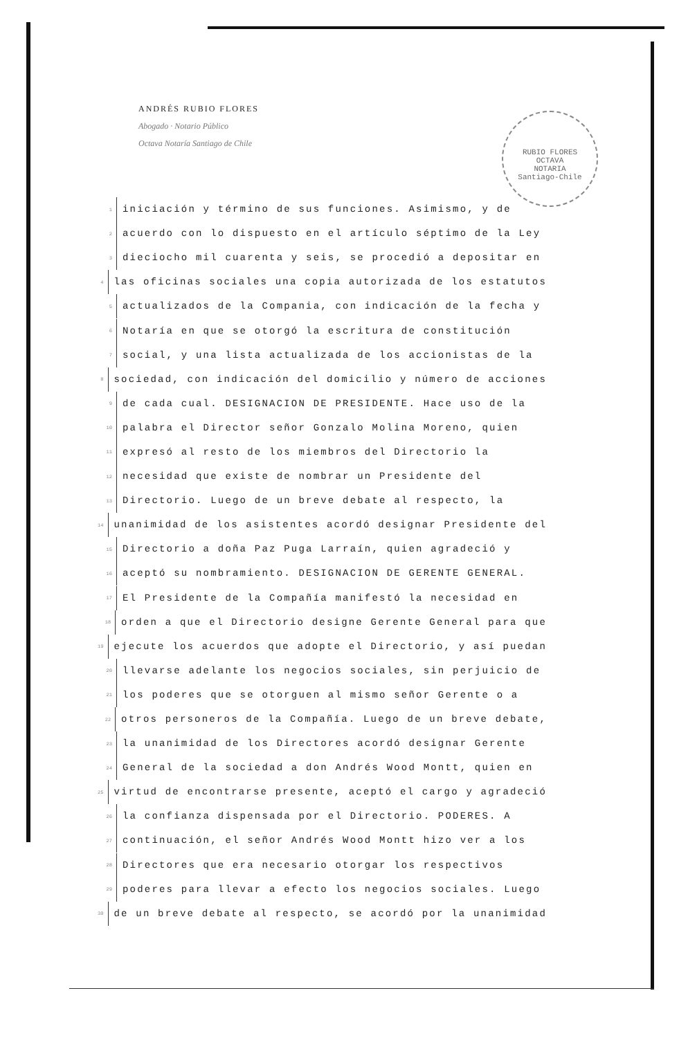ANDRÉS RUBIO FLORES
Abogado · Notario Público
Octava Notaría Santiago de Chile
RUBIO FLORES
OCTAVA
NOTARIA
Santiago-Chile
1 iniciación y término de sus funciones. Asimismo, y de
2 acuerdo con lo dispuesto en el artículo séptimo de la Ley
3 dieciocho mil cuarenta y seis, se procedió a depositar en
4 las oficinas sociales una copia autorizada de los estatutos
5 actualizados de la Compania, con indicación de la fecha y
6 Notaría en que se otorgó la escritura de constitución
7 social, y una lista actualizada de los accionistas de la
8 sociedad, con indicación del domicilio y número de acciones
9 de cada cual. DESIGNACION DE PRESIDENTE. Hace uso de la
10 palabra el Director señor Gonzalo Molina Moreno, quien
11 expresó al resto de los miembros del Directorio la
12 necesidad que existe de nombrar un Presidente del
13 Directorio. Luego de un breve debate al respecto, la
14 unanimidad de los asistentes acordó designar Presidente del
15 Directorio a doña Paz Puga Larraín, quien agradeció y
16 aceptó su nombramiento. DESIGNACION DE GERENTE GENERAL.
17 El Presidente de la Compañía manifestó la necesidad en
18 orden a que el Directorio designe Gerente General para que
19 ejecute los acuerdos que adopte el Directorio, y así puedan
20 llevarse adelante los negocios sociales, sin perjuicio de
21 los poderes que se otorguen al mismo señor Gerente o a
22 otros personeros de la Compañía. Luego de un breve debate,
23 la unanimidad de los Directores acordó designar Gerente
24 General de la sociedad a don Andrés Wood Montt, quien en
25 virtud de encontrarse presente, aceptó el cargo y agradeció
26 la confianza dispensada por el Directorio. PODERES. A
27 continuación, el señor Andrés Wood Montt hizo ver a los
28 Directores que era necesario otorgar los respectivos
29 poderes para llevar a efecto los negocios sociales. Luego
30 de un breve debate al respecto, se acordó por la unanimidad